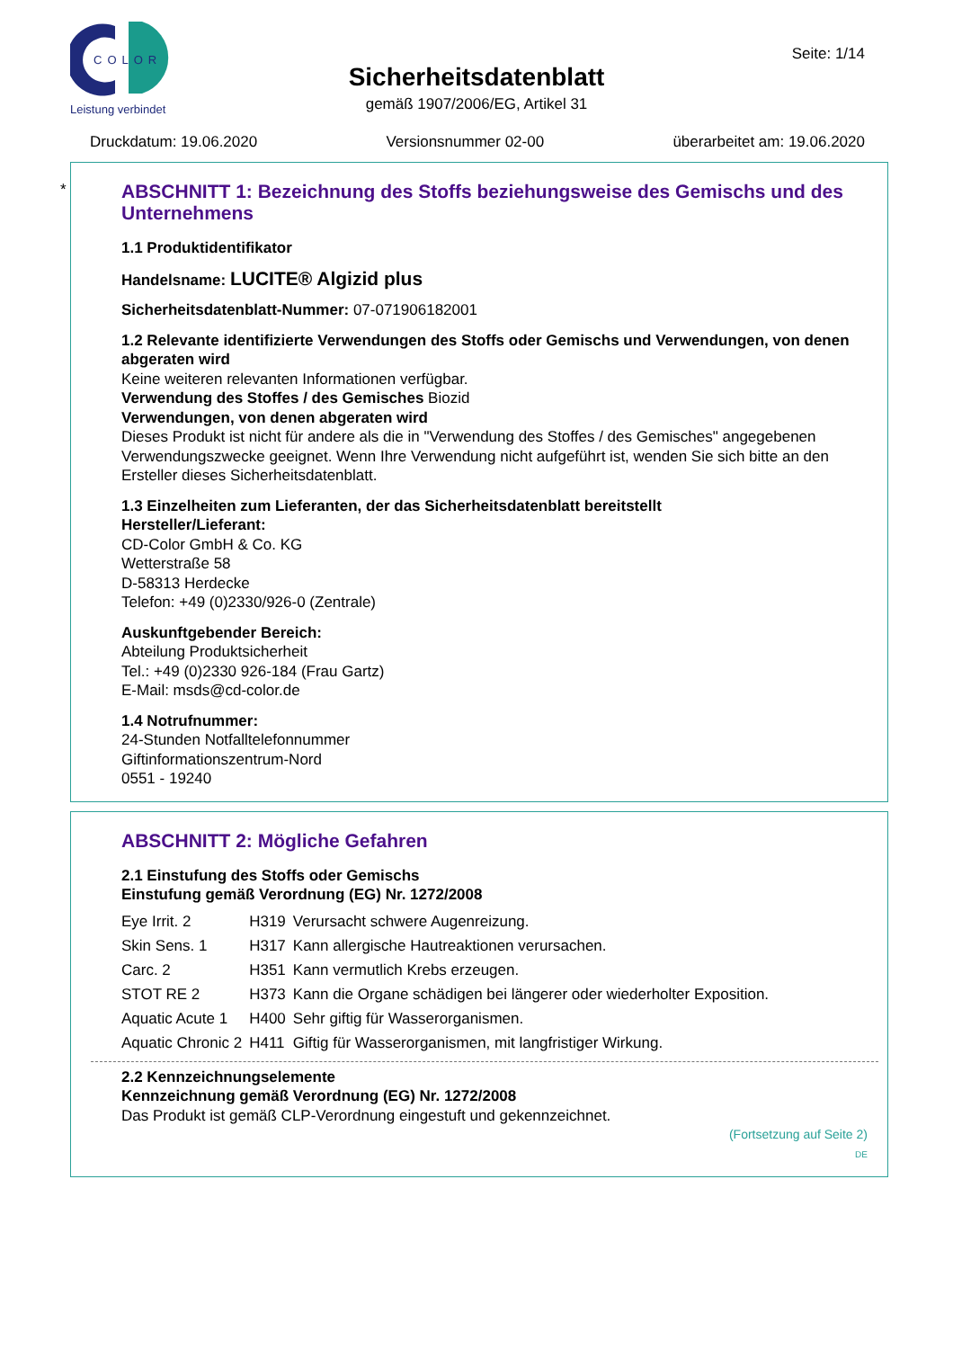COLOR
Leistung verbindet
Seite: 1/14
Sicherheitsdatenblatt
gemäß 1907/2006/EG, Artikel 31
Druckdatum: 19.06.2020 Versionsnummer 02-00 überarbeitet am: 19.06.2020
*
ABSCHNITT 1: Bezeichnung des Stoffs beziehungsweise des Gemischs und des Unternehmens
1.1 Produktidentifikator
Handelsname: LUCITE® Algizid plus
Sicherheitsdatenblatt-Nummer: 07-071906182001
1.2 Relevante identifizierte Verwendungen des Stoffs oder Gemischs und Verwendungen, von denen abgeraten wird
Keine weiteren relevanten Informationen verfügbar.
Verwendung des Stoffes / des Gemisches Biozid
Verwendungen, von denen abgeraten wird
Dieses Produkt ist nicht für andere als die in "Verwendung des Stoffes / des Gemisches" angegebenen Verwendungszwecke geeignet. Wenn Ihre Verwendung nicht aufgeführt ist, wenden Sie sich bitte an den Ersteller dieses Sicherheitsdatenblatt.
1.3 Einzelheiten zum Lieferanten, der das Sicherheitsdatenblatt bereitstellt
Hersteller/Lieferant:
CD-Color GmbH & Co. KG
Wetterstraße 58
D-58313 Herdecke
Telefon: +49 (0)2330/926-0 (Zentrale)
Auskunftgebender Bereich:
Abteilung Produktsicherheit
Tel.: +49 (0)2330 926-184 (Frau Gartz)
E-Mail: msds@cd-color.de
1.4 Notrufnummer:
24-Stunden Notfalltelefonnummer
Giftinformationszentrum-Nord
0551 - 19240
ABSCHNITT 2: Mögliche Gefahren
2.1 Einstufung des Stoffs oder Gemischs
Einstufung gemäß Verordnung (EG) Nr. 1272/2008
| Eye Irrit. 2 | H319 | Verursacht schwere Augenreizung. |
| Skin Sens. 1 | H317 | Kann allergische Hautreaktionen verursachen. |
| Carc. 2 | H351 | Kann vermutlich Krebs erzeugen. |
| STOT RE 2 | H373 | Kann die Organe schädigen bei längerer oder wiederholter Exposition. |
| Aquatic Acute 1 | H400 | Sehr giftig für Wasserorganismen. |
| Aquatic Chronic 2 | H411 | Giftig für Wasserorganismen, mit langfristiger Wirkung. |
2.2 Kennzeichnungselemente
Kennzeichnung gemäß Verordnung (EG) Nr. 1272/2008
Das Produkt ist gemäß CLP-Verordnung eingestuft und gekennzeichnet.
(Fortsetzung auf Seite 2)
DE